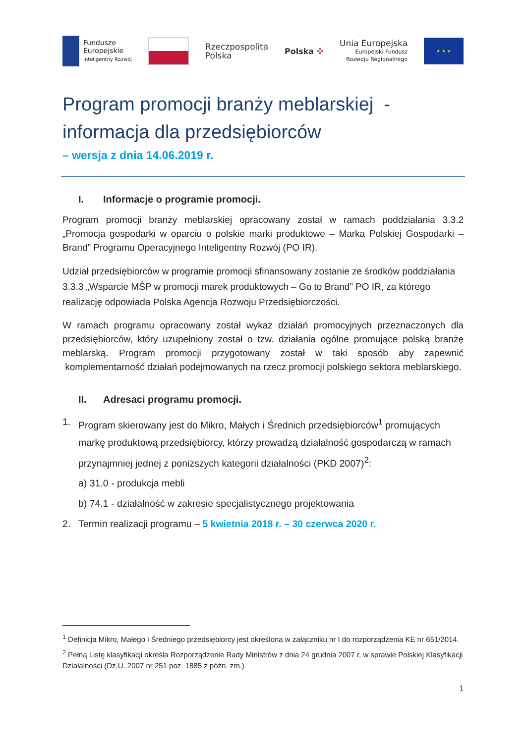Fundusze
Europejskie
Inteligentny Rozwój
Rzeczpospolita
Polska
Polska ✣
Unia Europejska
Europejski Fundusz
Rozwoju Regionalnego
★ ★ ★
Program promocji branży meblarskiej -
informacja dla przedsiębiorców
– wersja z dnia 14.06.2019 r.
I. Informacje o programie promocji.
Program promocji branży meblarskiej opracowany został w ramach poddziałania 3.3.2 „Promocja gospodarki w oparciu o polskie marki produktowe – Marka Polskiej Gospodarki – Brand” Programu Operacyjnego Inteligentny Rozwój (PO IR).
Udział przedsiębiorców w programie promocji sfinansowany zostanie ze środków poddziałania 3.3.3 „Wsparcie MŚP w promocji marek produktowych – Go to Brand” PO IR, za którego realizację odpowiada Polska Agencja Rozwoju Przedsiębiorczości.
W ramach programu opracowany został wykaz działań promocyjnych przeznaczonych dla przedsiębiorców, który uzupełniony został o tzw. działania ogólne promujące polską branżę meblarską. Program promocji przygotowany został w taki sposób aby zapewnić komplementarność działań podejmowanych na rzecz promocji polskiego sektora meblarskiego.
II. Adresaci programu promocji.
1. Program skierowany jest do Mikro, Małych i Średnich przedsiębiorców<sup>1</sup> promujących markę produktową przedsiębiorcy, którzy prowadzą działalność gospodarczą w ramach przynajmniej jednej z poniższych kategorii działalności (PKD 2007)<sup>2</sup>:
a) 31.0 - produkcja mebli
b) 74.1 - działalność w zakresie specjalistycznego projektowania
2. Termin realizacji programu – 5 kwietnia 2018 r. – 30 czerwca 2020 r.
<sup>1</sup> Definicja Mikro, Małego i Średniego przedsiębiorcy jest określona w załączniku nr I do rozporządzenia KE nr 651/2014.
<sup>2</sup> Pełną Listę klasyfikacji określa Rozporządzenie Rady Ministrów z dnia 24 grudnia 2007 r. w sprawie Polskiej Klasyfikacji Działalności (Dz.U. 2007 nr 251 poz. 1885 z późn. zm.).
1